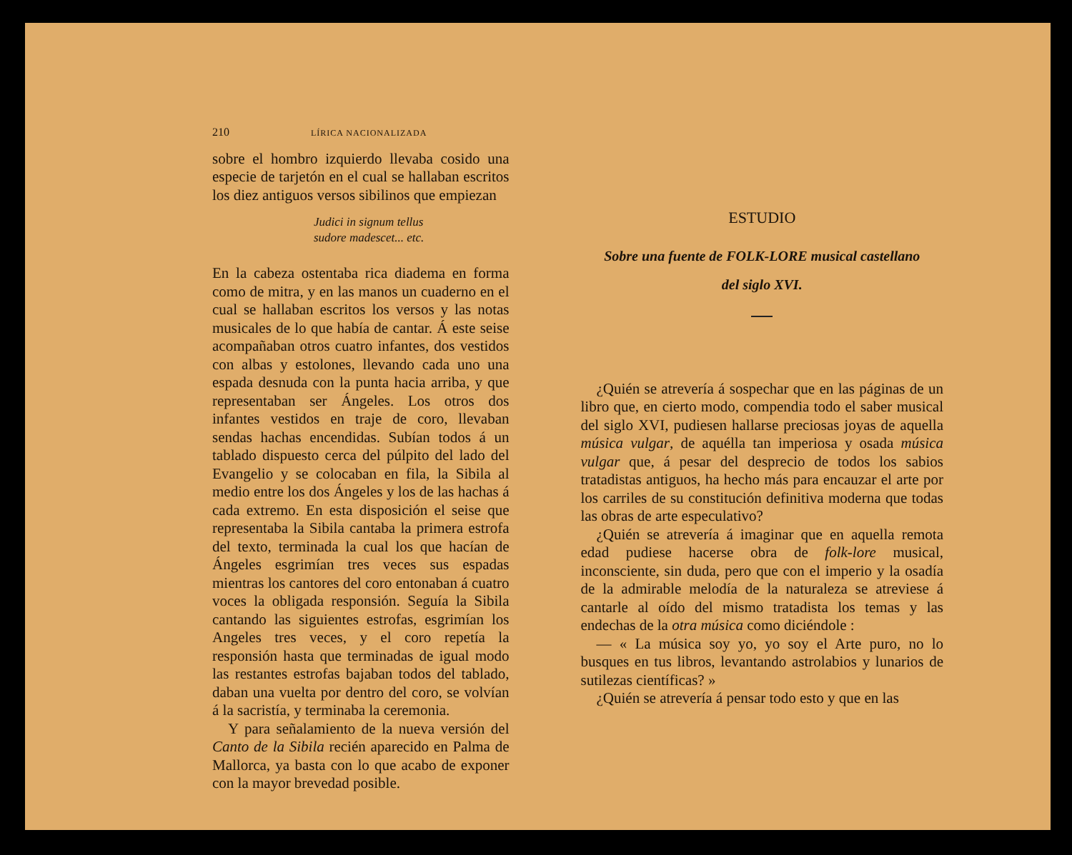210 LÍRICA NACIONALIZADA
sobre el hombro izquierdo llevaba cosido una especie de tarjetón en el cual se hallaban escritos los diez antiguos versos sibilinos que empiezan
Judici in signum tellus
sudore madescet... etc.
En la cabeza ostentaba rica diadema en forma como de mitra, y en las manos un cuaderno en el cual se hallaban escritos los versos y las notas musicales de lo que había de cantar. Á este seise acompañaban otros cuatro infantes, dos vestidos con albas y estolones, llevando cada uno una espada desnuda con la punta hacia arriba, y que representaban ser Ángeles. Los otros dos infantes vestidos en traje de coro, llevaban sendas hachas encendidas. Subían todos á un tablado dispuesto cerca del púlpito del lado del Evangelio y se colocaban en fila, la Sibila al medio entre los dos Ángeles y los de las hachas á cada extremo. En esta disposición el seise que representaba la Sibila cantaba la primera estrofa del texto, terminada la cual los que hacían de Ángeles esgrimían tres veces sus espadas mientras los cantores del coro entonaban á cuatro voces la obligada responsión. Seguía la Sibila cantando las siguientes estrofas, esgrimían los Angeles tres veces, y el coro repetía la responsión hasta que terminadas de igual modo las restantes estrofas bajaban todos del tablado, daban una vuelta por dentro del coro, se volvían á la sacristía, y terminaba la ceremonia.
Y para señalamiento de la nueva versión del Canto de la Sibila recién aparecido en Palma de Mallorca, ya basta con lo que acabo de exponer con la mayor brevedad posible.
ESTUDIO
Sobre una fuente de FOLK-LORE musical castellano
del siglo XVI.
¿Quién se atrevería á sospechar que en las páginas de un libro que, en cierto modo, compendia todo el saber musical del siglo XVI, pudiesen hallarse preciosas joyas de aquella música vulgar, de aquélla tan imperiosa y osada música vulgar que, á pesar del desprecio de todos los sabios tratadistas antiguos, ha hecho más para encauzar el arte por los carriles de su constitución definitiva moderna que todas las obras de arte especulativo?
¿Quién se atrevería á imaginar que en aquella remota edad pudiese hacerse obra de folk-lore musical, inconsciente, sin duda, pero que con el imperio y la osadía de la admirable melodía de la naturaleza se atreviese á cantarle al oído del mismo tratadista los temas y las endechas de la otra música como diciéndole :
— « La música soy yo, yo soy el Arte puro, no lo busques en tus libros, levantando astrolabios y lunarios de sutilezas científicas? »
¿Quién se atrevería á pensar todo esto y que en las